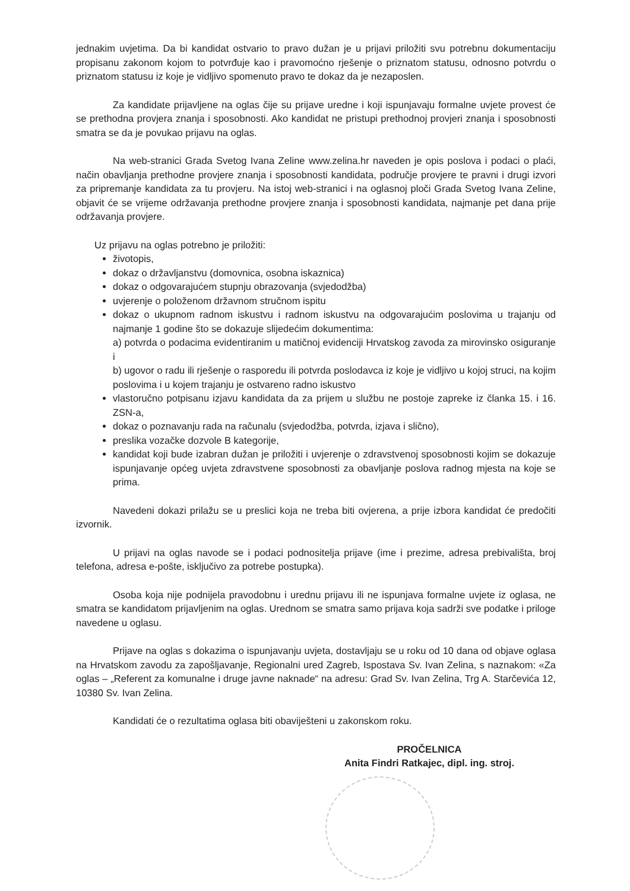jednakim uvjetima. Da bi kandidat ostvario to pravo dužan je u prijavi priložiti svu potrebnu dokumentaciju propisanu zakonom kojom to potvrđuje kao i pravomoćno rješenje o priznatom statusu, odnosno potvrdu o priznatom statusu iz koje je vidljivo spomenuto pravo te dokaz da je nezaposlen.
Za kandidate prijavljene na oglas čije su prijave uredne i koji ispunjavaju formalne uvjete provest će se prethodna provjera znanja i sposobnosti. Ako kandidat ne pristupi prethodnoj provjeri znanja i sposobnosti smatra se da je povukao prijavu na oglas.
Na web-stranici Grada Svetog Ivana Zeline www.zelina.hr naveden je opis poslova i podaci o plaći, način obavljanja prethodne provjere znanja i sposobnosti kandidata, područje provjere te pravni i drugi izvori za pripremanje kandidata za tu provjeru. Na istoj web-stranici i na oglasnoj ploči Grada Svetog Ivana Zeline, objavit će se vrijeme održavanja prethodne provjere znanja i sposobnosti kandidata, najmanje pet dana prije održavanja provjere.
Uz prijavu na oglas potrebno je priložiti:
životopis,
dokaz o državljanstvu (domovnica, osobna iskaznica)
dokaz o odgovarajućem stupnju obrazovanja (svjedodžba)
uvjerenje o položenom državnom stručnom ispitu
dokaz o ukupnom radnom iskustvu i radnom iskustvu na odgovarajućim poslovima u trajanju od najmanje 1 godine što se dokazuje slijedećim dokumentima:
a) potvrda o podacima evidentiranim u matičnoj evidenciji Hrvatskog zavoda za mirovinsko osiguranje i
b) ugovor o radu ili rješenje o rasporedu ili potvrda poslodavca iz koje je vidljivo u kojoj struci, na kojim poslovima i u kojem trajanju je ostvareno radno iskustvo
vlastoručno potpisanu izjavu kandidata da za prijem u službu ne postoje zapreke iz članka 15. i 16. ZSN-a,
dokaz o poznavanju rada na računalu (svjedodžba, potvrda, izjava i slično),
preslika vozačke dozvole B kategorije,
kandidat koji bude izabran dužan je priložiti i uvjerenje o zdravstvenoj sposobnosti kojim se dokazuje ispunjavanje općeg uvjeta zdravstvene sposobnosti za obavljanje poslova radnog mjesta na koje se prima.
Navedeni dokazi prilažu se u preslici koja ne treba biti ovjerena, a prije izbora kandidat će predočiti izvornik.
U prijavi na oglas navode se i podaci podnositelja prijave (ime i prezime, adresa prebivališta, broj telefona, adresa e-pošte, isključivo za potrebe postupka).
Osoba koja nije podnijela pravodobnu i urednu prijavu ili ne ispunjava formalne uvjete iz oglasa, ne smatra se kandidatom prijavljenim na oglas. Urednom se smatra samo prijava koja sadrži sve podatke i priloge navedene u oglasu.
Prijave na oglas s dokazima o ispunjavanju uvjeta, dostavljaju se u roku od 10 dana od objave oglasa na Hrvatskom zavodu za zapošljavanje, Regionalni ured Zagreb, Ispostava Sv. Ivan Zelina, s naznakom: «Za oglas – „Referent za komunalne i druge javne naknade“ na adresu: Grad Sv. Ivan Zelina, Trg A. Starčevića 12, 10380 Sv. Ivan Zelina.
Kandidati će o rezultatima oglasa biti obaviješteni u zakonskom roku.
PROČELNICA
Anita Findri Ratkajec, dipl. ing. stroj.